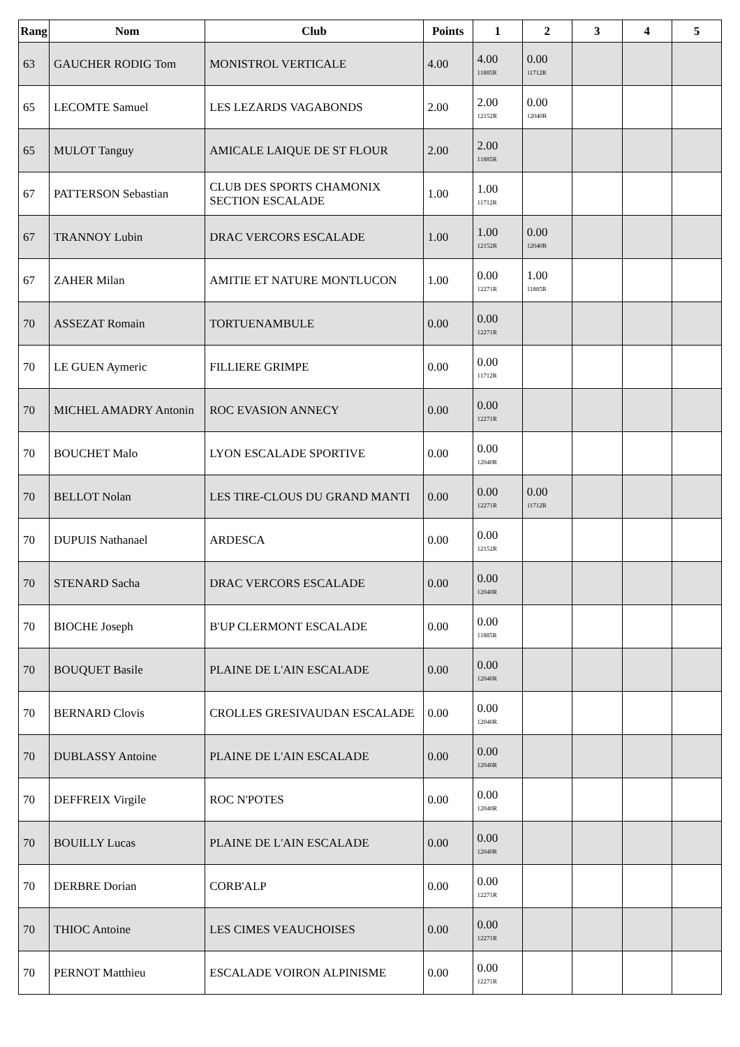| Rang | Nom | Club | Points | 1 | 2 | 3 | 4 | 5 |
| --- | --- | --- | --- | --- | --- | --- | --- | --- |
| 63 | GAUCHER RODIG Tom | MONISTROL VERTICALE | 4.00 | 4.00 11885R | 0.00 11712R | | | |
| 65 | LECOMTE Samuel | LES LEZARDS VAGABONDS | 2.00 | 2.00 12152R | 0.00 12040R | | | |
| 65 | MULOT Tanguy | AMICALE LAIQUE DE ST FLOUR | 2.00 | 2.00 11885R | | | | |
| 67 | PATTERSON Sebastian | CLUB DES SPORTS CHAMONIX SECTION ESCALADE | 1.00 | 1.00 11712R | | | | |
| 67 | TRANNOY Lubin | DRAC VERCORS ESCALADE | 1.00 | 1.00 12152R | 0.00 12040R | | | |
| 67 | ZAHER Milan | AMITIE ET NATURE MONTLUCON | 1.00 | 0.00 12271R | 1.00 11885R | | | |
| 70 | ASSEZAT Romain | TORTUENAMBULE | 0.00 | 0.00 12271R | | | | |
| 70 | LE GUEN Aymeric | FILLIERE GRIMPE | 0.00 | 0.00 11712R | | | | |
| 70 | MICHEL AMADRY Antonin | ROC EVASION ANNECY | 0.00 | 0.00 12271R | | | | |
| 70 | BOUCHET Malo | LYON ESCALADE SPORTIVE | 0.00 | 0.00 12040R | | | | |
| 70 | BELLOT Nolan | LES TIRE-CLOUS DU GRAND MANTI | 0.00 | 0.00 12271R | 0.00 11712R | | | |
| 70 | DUPUIS Nathanael | ARDESCA | 0.00 | 0.00 12152R | | | | |
| 70 | STENARD Sacha | DRAC VERCORS ESCALADE | 0.00 | 0.00 12040R | | | | |
| 70 | BIOCHE Joseph | B'UP CLERMONT ESCALADE | 0.00 | 0.00 11885R | | | | |
| 70 | BOUQUET Basile | PLAINE DE L'AIN ESCALADE | 0.00 | 0.00 12040R | | | | |
| 70 | BERNARD Clovis | CROLLES GRESIVAUDAN ESCALADE | 0.00 | 0.00 12040R | | | | |
| 70 | DUBLASSY Antoine | PLAINE DE L'AIN ESCALADE | 0.00 | 0.00 12040R | | | | |
| 70 | DEFFREIX Virgile | ROC N'POTES | 0.00 | 0.00 12040R | | | | |
| 70 | BOUILLY Lucas | PLAINE DE L'AIN ESCALADE | 0.00 | 0.00 12040R | | | | |
| 70 | DERBRE Dorian | CORB'ALP | 0.00 | 0.00 12271R | | | | |
| 70 | THIOC Antoine | LES CIMES VEAUCHOISES | 0.00 | 0.00 12271R | | | | |
| 70 | PERNOT Matthieu | ESCALADE VOIRON ALPINISME | 0.00 | 0.00 12271R | | | | |